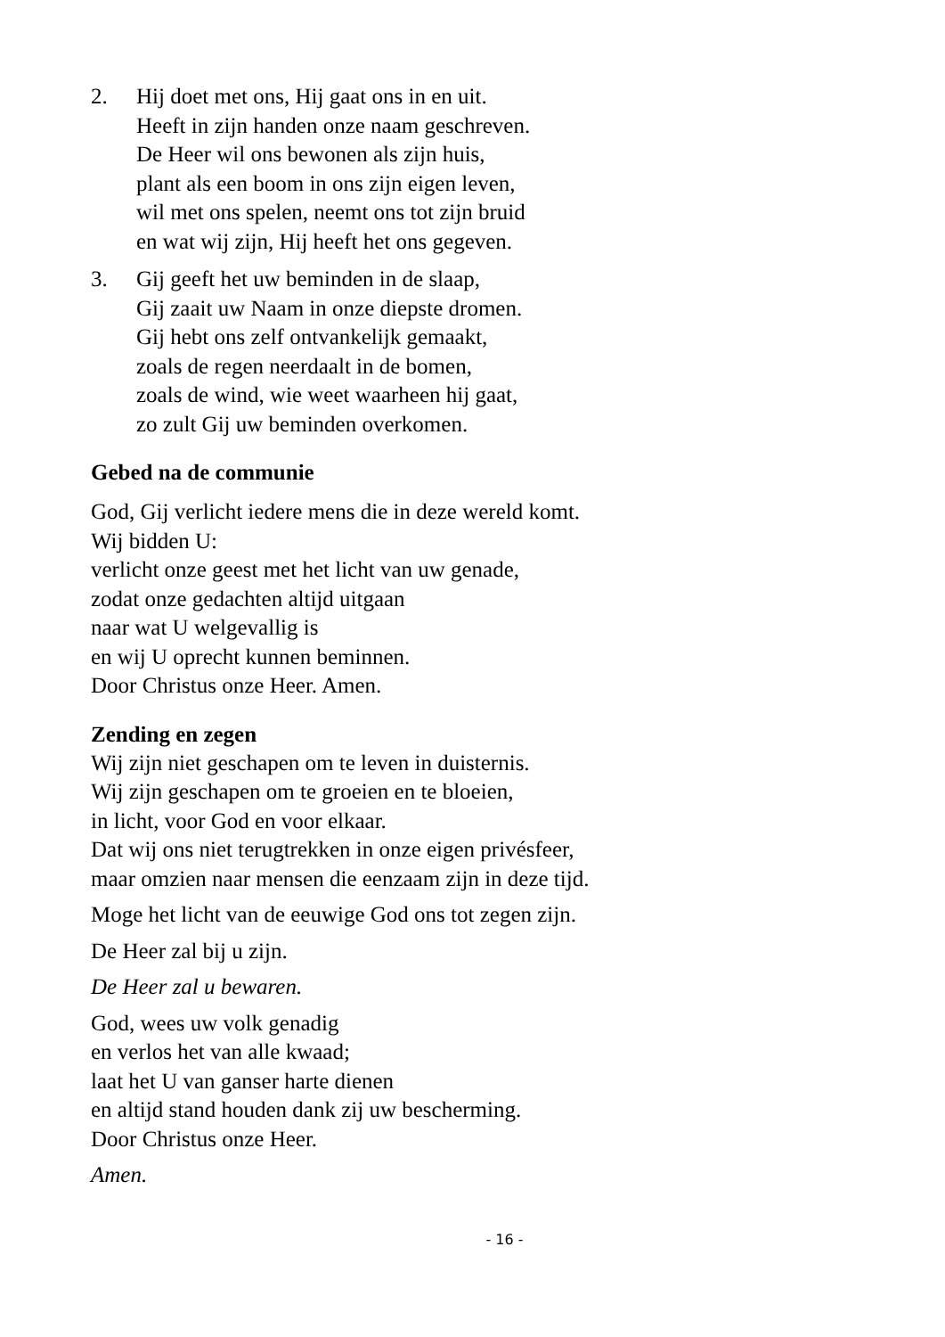2. Hij doet met ons, Hij gaat ons in en uit.
Heeft in zijn handen onze naam geschreven.
De Heer wil ons bewonen als zijn huis,
plant als een boom in ons zijn eigen leven,
wil met ons spelen, neemt ons tot zijn bruid
en wat wij zijn, Hij heeft het ons gegeven.
3. Gij geeft het uw beminden in de slaap,
Gij zaait uw Naam in onze diepste dromen.
Gij hebt ons zelf ontvankelijk gemaakt,
zoals de regen neerdaalt in de bomen,
zoals de wind, wie weet waarheen hij gaat,
zo zult Gij uw beminden overkomen.
Gebed na de communie
God, Gij verlicht iedere mens die in deze wereld komt.
Wij bidden U:
verlicht onze geest met het licht van uw genade,
zodat onze gedachten altijd uitgaan
naar wat U welgevallig is
en wij U oprecht kunnen beminnen.
Door Christus onze Heer. Amen.
Zending en zegen
Wij zijn niet geschapen om te leven in duisternis.
Wij zijn geschapen om te groeien en te bloeien,
in licht, voor God en voor elkaar.
Dat wij ons niet terugtrekken in onze eigen privésfeer,
maar omzien naar mensen die eenzaam zijn in deze tijd.
Moge het licht van de eeuwige God ons tot zegen zijn.
De Heer zal bij u zijn.
De Heer zal u bewaren.
God, wees uw volk genadig
en verlos het van alle kwaad;
laat het U van ganser harte dienen
en altijd stand houden dank zij uw bescherming.
Door Christus onze Heer.
Amen.
- 16 -